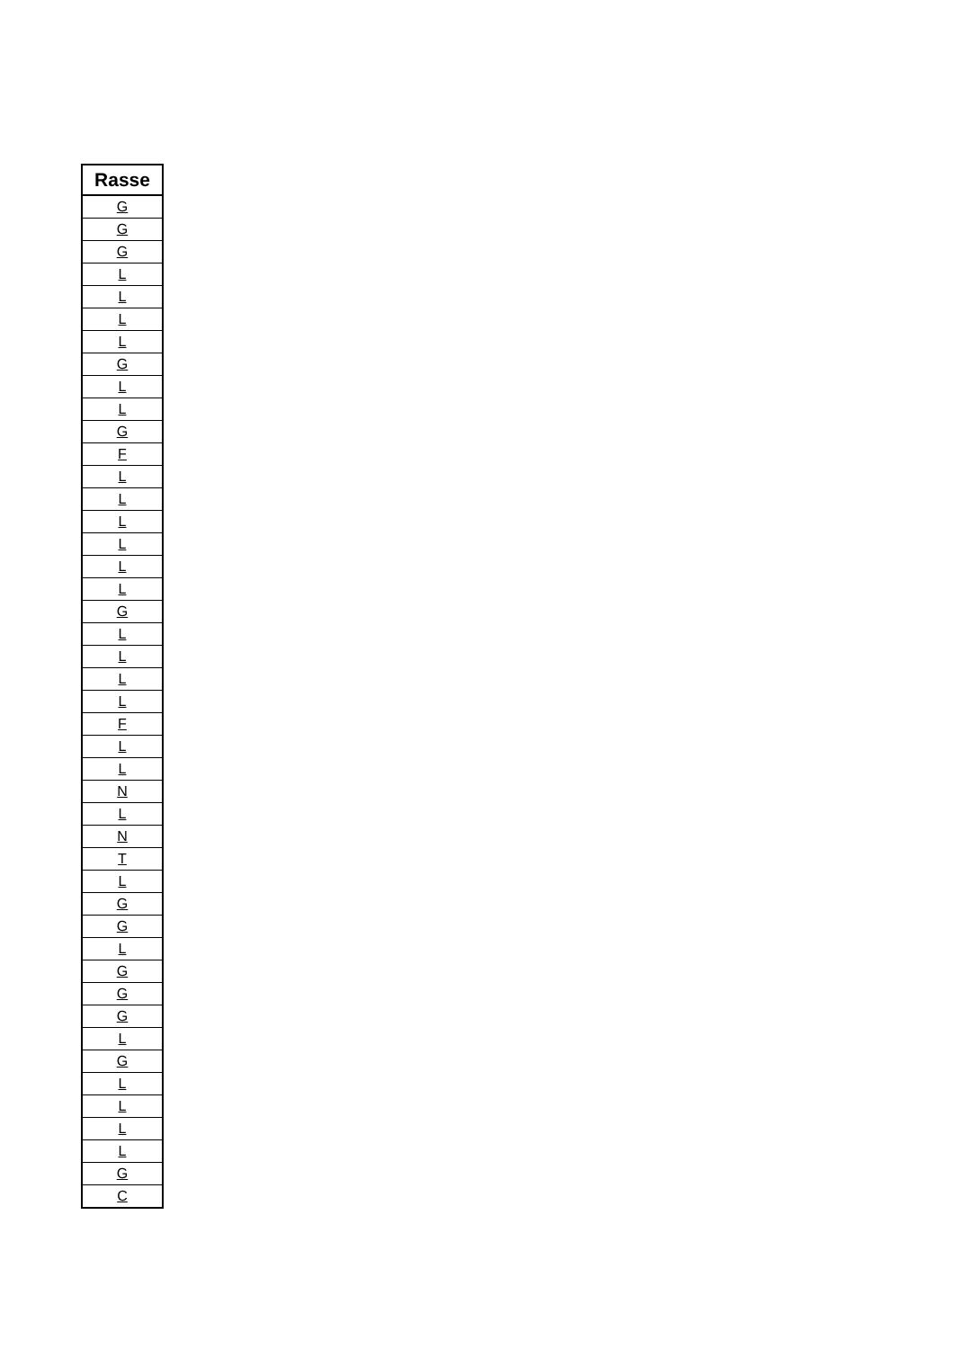| Rasse |
| --- |
| G |
| G |
| G |
| L |
| L |
| L |
| L |
| G |
| L |
| L |
| G |
| F |
| L |
| L |
| L |
| L |
| L |
| L |
| G |
| L |
| L |
| L |
| L |
| F |
| L |
| L |
| N |
| L |
| N |
| T |
| L |
| G |
| G |
| L |
| G |
| G |
| G |
| L |
| G |
| L |
| L |
| L |
| L |
| G |
| C |